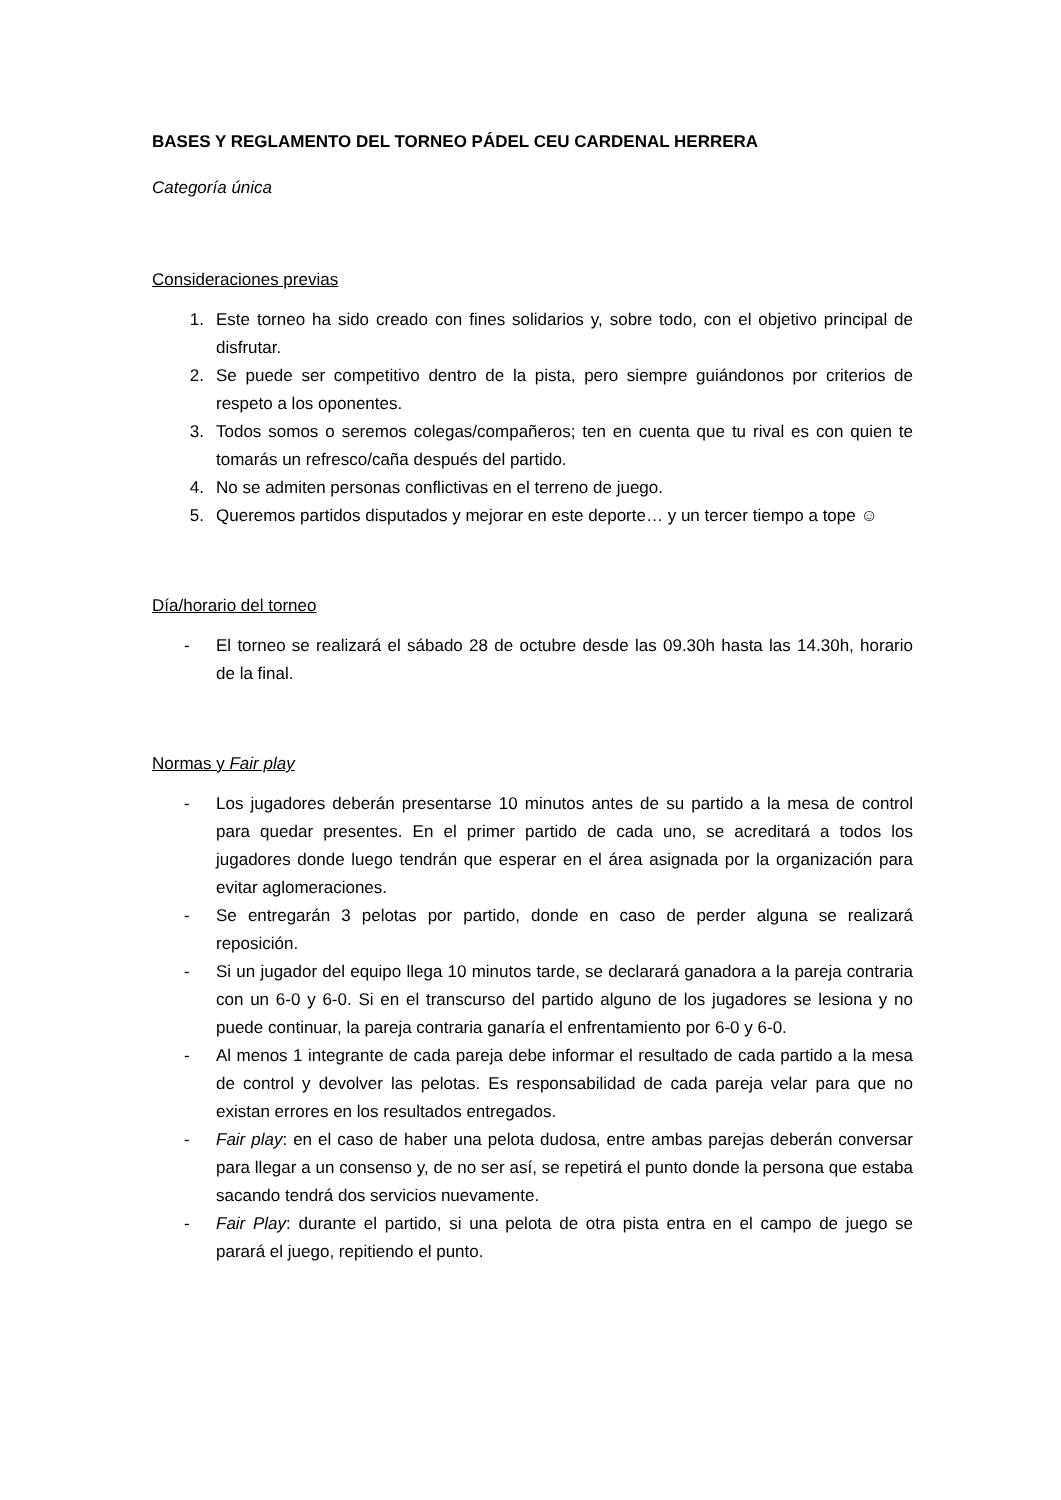BASES Y REGLAMENTO DEL TORNEO PÁDEL CEU CARDENAL HERRERA
Categoría única
Consideraciones previas
1. Este torneo ha sido creado con fines solidarios y, sobre todo, con el objetivo principal de disfrutar.
2. Se puede ser competitivo dentro de la pista, pero siempre guiándonos por criterios de respeto a los oponentes.
3. Todos somos o seremos colegas/compañeros; ten en cuenta que tu rival es con quien te tomarás un refresco/caña después del partido.
4. No se admiten personas conflictivas en el terreno de juego.
5. Queremos partidos disputados y mejorar en este deporte… y un tercer tiempo a tope ☺
Día/horario del torneo
- El torneo se realizará el sábado 28 de octubre desde las 09.30h hasta las 14.30h, horario de la final.
Normas y Fair play
- Los jugadores deberán presentarse 10 minutos antes de su partido a la mesa de control para quedar presentes. En el primer partido de cada uno, se acreditará a todos los jugadores donde luego tendrán que esperar en el área asignada por la organización para evitar aglomeraciones.
- Se entregarán 3 pelotas por partido, donde en caso de perder alguna se realizará reposición.
- Si un jugador del equipo llega 10 minutos tarde, se declarará ganadora a la pareja contraria con un 6-0 y 6-0. Si en el transcurso del partido alguno de los jugadores se lesiona y no puede continuar, la pareja contraria ganaría el enfrentamiento por 6-0 y 6-0.
- Al menos 1 integrante de cada pareja debe informar el resultado de cada partido a la mesa de control y devolver las pelotas. Es responsabilidad de cada pareja velar para que no existan errores en los resultados entregados.
- Fair play: en el caso de haber una pelota dudosa, entre ambas parejas deberán conversar para llegar a un consenso y, de no ser así, se repetirá el punto donde la persona que estaba sacando tendrá dos servicios nuevamente.
- Fair Play: durante el partido, si una pelota de otra pista entra en el campo de juego se parará el juego, repitiendo el punto.